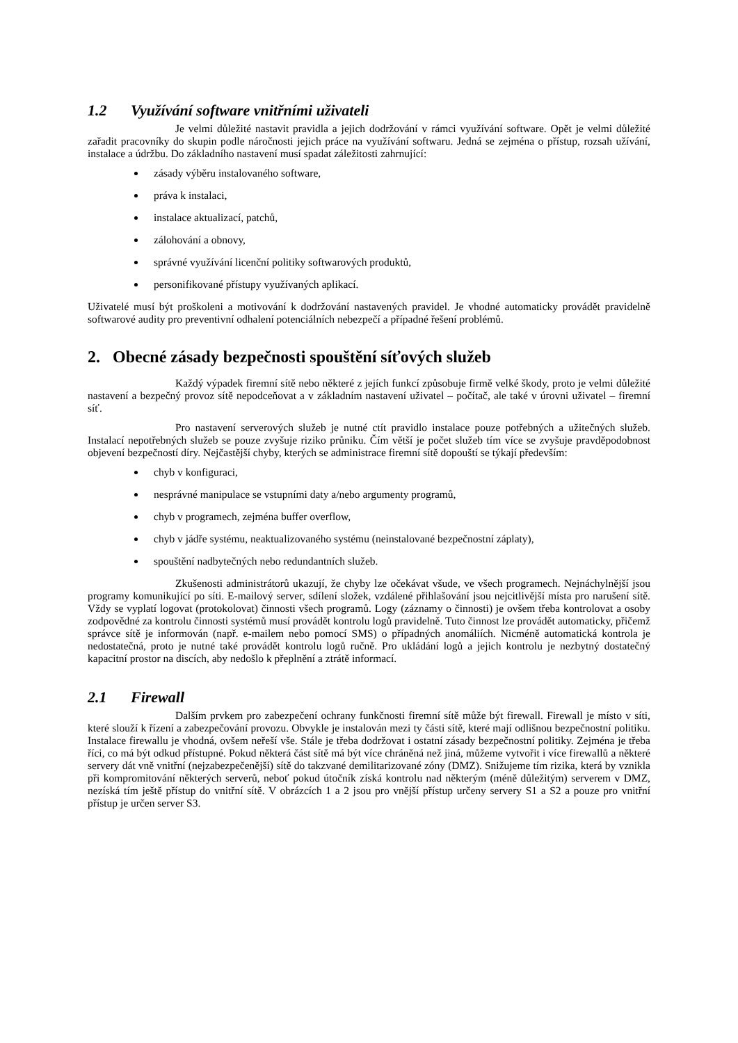1.2 Využívání software vnitřními uživateli
Je velmi důležité nastavit pravidla a jejich dodržování v rámci využívání software. Opět je velmi důležité zařadit pracovníky do skupin podle náročnosti jejich práce na využívání softwaru. Jedná se zejména o přístup, rozsah užívání, instalace a údržbu. Do základního nastavení musí spadat záležitosti zahrnující:
zásady výběru instalovaného software,
práva k instalaci,
instalace aktualizací, patchů,
zálohování a obnovy,
správné využívání licenční politiky softwarových produktů,
personifikované přístupy využívaných aplikací.
Uživatelé musí být proškoleni a motivování k dodržování nastavených pravidel. Je vhodné automaticky provádět pravidelně softwarové audity pro preventivní odhalení potenciálních nebezpečí a případné řešení problémů.
2. Obecné zásady bezpečnosti spouštění síťových služeb
Každý výpadek firemní sítě nebo některé z jejích funkcí způsobuje firmě velké škody, proto je velmi důležité nastavení a bezpečný provoz sítě nepodceňovat a v základním nastavení uživatel – počítač, ale také v úrovni uživatel – firemní síť.
Pro nastavení serverových služeb je nutné ctít pravidlo instalace pouze potřebných a užitečných služeb. Instalací nepotřebných služeb se pouze zvyšuje riziko průniku. Čím větší je počet služeb tím více se zvyšuje pravděpodobnost objevení bezpečností díry. Nejčastější chyby, kterých se administrace firemní sítě dopouští se týkají především:
chyb v konfiguraci,
nesprávné manipulace se vstupními daty a/nebo argumenty programů,
chyb v programech, zejména buffer overflow,
chyb v jádře systému, neaktualizovaného systému (neinstalované bezpečnostní záplaty),
spouštění nadbytečných nebo redundantních služeb.
Zkušenosti administrátorů ukazují, že chyby lze očekávat všude, ve všech programech. Nejnáchylnější jsou programy komunikující po síti. E-mailový server, sdílení složek, vzdálené přihlašování jsou nejcitlivější místa pro narušení sítě. Vždy se vyplatí logovat (protokolovat) činnosti všech programů. Logy (záznamy o činnosti) je ovšem třeba kontrolovat a osoby zodpovědné za kontrolu činnosti systémů musí provádět kontrolu logů pravidelně. Tuto činnost lze provádět automaticky, přičemž správce sítě je informován (např. e-mailem nebo pomocí SMS) o případných anomáliích. Nicméně automatická kontrola je nedostatečná, proto je nutné také provádět kontrolu logů ručně. Pro ukládání logů a jejich kontrolu je nezbytný dostatečný kapacitní prostor na discích, aby nedošlo k přeplnění a ztrátě informací.
2.1 Firewall
Dalším prvkem pro zabezpečení ochrany funkčnosti firemní sítě může být firewall. Firewall je místo v síti, které slouží k řízení a zabezpečování provozu. Obvykle je instalován mezi ty části sítě, které mají odlišnou bezpečnostní politiku. Instalace firewallu je vhodná, ovšem neřeší vše. Stále je třeba dodržovat i ostatní zásady bezpečnostní politiky. Zejména je třeba říci, co má být odkud přístupné. Pokud některá část sítě má být více chráněná než jiná, můžeme vytvořit i více firewallů a některé servery dát vně vnitřní (nejzabezpečenější) sítě do takzvané demilitarizované zóny (DMZ). Snižujeme tím rizika, která by vznikla při kompromitování některých serverů, neboť pokud útočník získá kontrolu nad některým (méně důležitým) serverem v DMZ, nezíská tím ještě přístup do vnitřní sítě. V obrázcích 1 a 2 jsou pro vnější přístup určeny servery S1 a S2 a pouze pro vnitřní přístup je určen server S3.